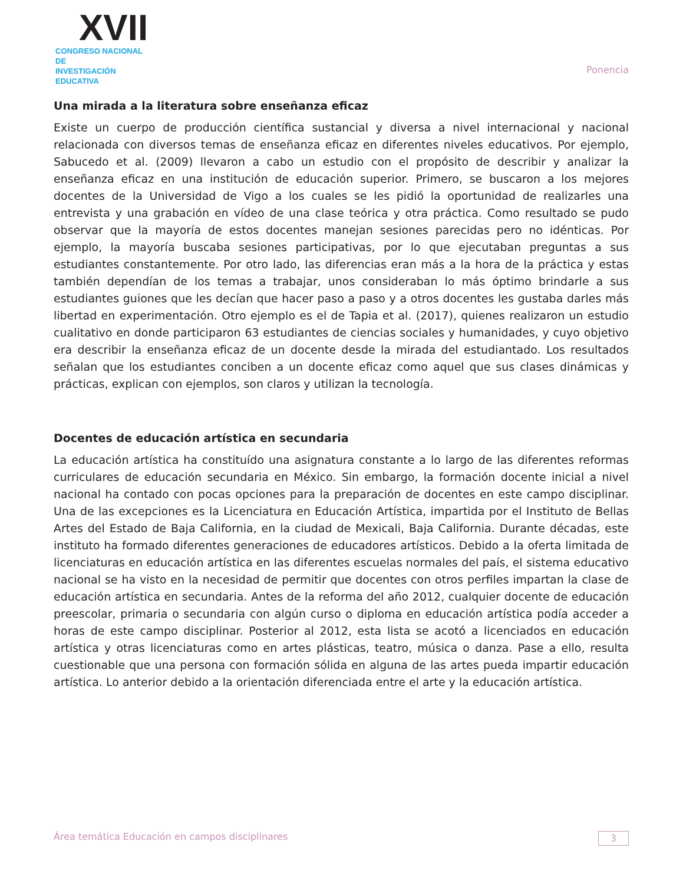XVII
CONGRESO NACIONAL DE
INVESTIGACIÓN EDUCATIVA
Ponencia
Una mirada a la literatura sobre enseñanza eficaz
Existe un cuerpo de producción científica sustancial y diversa a nivel internacional y nacional relacionada con diversos temas de enseñanza eficaz en diferentes niveles educativos. Por ejemplo, Sabucedo et al. (2009) llevaron a cabo un estudio con el propósito de describir y analizar la enseñanza eficaz en una institución de educación superior. Primero, se buscaron a los mejores docentes de la Universidad de Vigo a los cuales se les pidió la oportunidad de realizarles una entrevista y una grabación en vídeo de una clase teórica y otra práctica. Como resultado se pudo observar que la mayoría de estos docentes manejan sesiones parecidas pero no idénticas. Por ejemplo, la mayoría buscaba sesiones participativas, por lo que ejecutaban preguntas a sus estudiantes constantemente. Por otro lado, las diferencias eran más a la hora de la práctica y estas también dependían de los temas a trabajar, unos consideraban lo más óptimo brindarle a sus estudiantes guiones que les decían que hacer paso a paso y a otros docentes les gustaba darles más libertad en experimentación. Otro ejemplo es el de Tapia et al. (2017), quienes realizaron un estudio cualitativo en donde participaron 63 estudiantes de ciencias sociales y humanidades, y cuyo objetivo era describir la enseñanza eficaz de un docente desde la mirada del estudiantado. Los resultados señalan que los estudiantes conciben a un docente eficaz como aquel que sus clases dinámicas y prácticas, explican con ejemplos, son claros y utilizan la tecnología.
Docentes de educación artística en secundaria
La educación artística ha constituído una asignatura constante a lo largo de las diferentes reformas curriculares de educación secundaria en México. Sin embargo, la formación docente inicial a nivel nacional ha contado con pocas opciones para la preparación de docentes en este campo disciplinar. Una de las excepciones es la Licenciatura en Educación Artística, impartida por el Instituto de Bellas Artes del Estado de Baja California, en la ciudad de Mexicali, Baja California. Durante décadas, este instituto ha formado diferentes generaciones de educadores artísticos. Debido a la oferta limitada de licenciaturas en educación artística en las diferentes escuelas normales del país, el sistema educativo nacional se ha visto en la necesidad de permitir que docentes con otros perfiles impartan la clase de educación artística en secundaria. Antes de la reforma del año 2012, cualquier docente de educación preescolar, primaria o secundaria con algún curso o diploma en educación artística podía acceder a horas de este campo disciplinar. Posterior al 2012, esta lista se acotó a licenciados en educación artística y otras licenciaturas como en artes plásticas, teatro, música o danza. Pase a ello, resulta cuestionable que una persona con formación sólida en alguna de las artes pueda impartir educación artística. Lo anterior debido a la orientación diferenciada entre el arte y la educación artística.
Área temática Educación en campos disciplinares 3